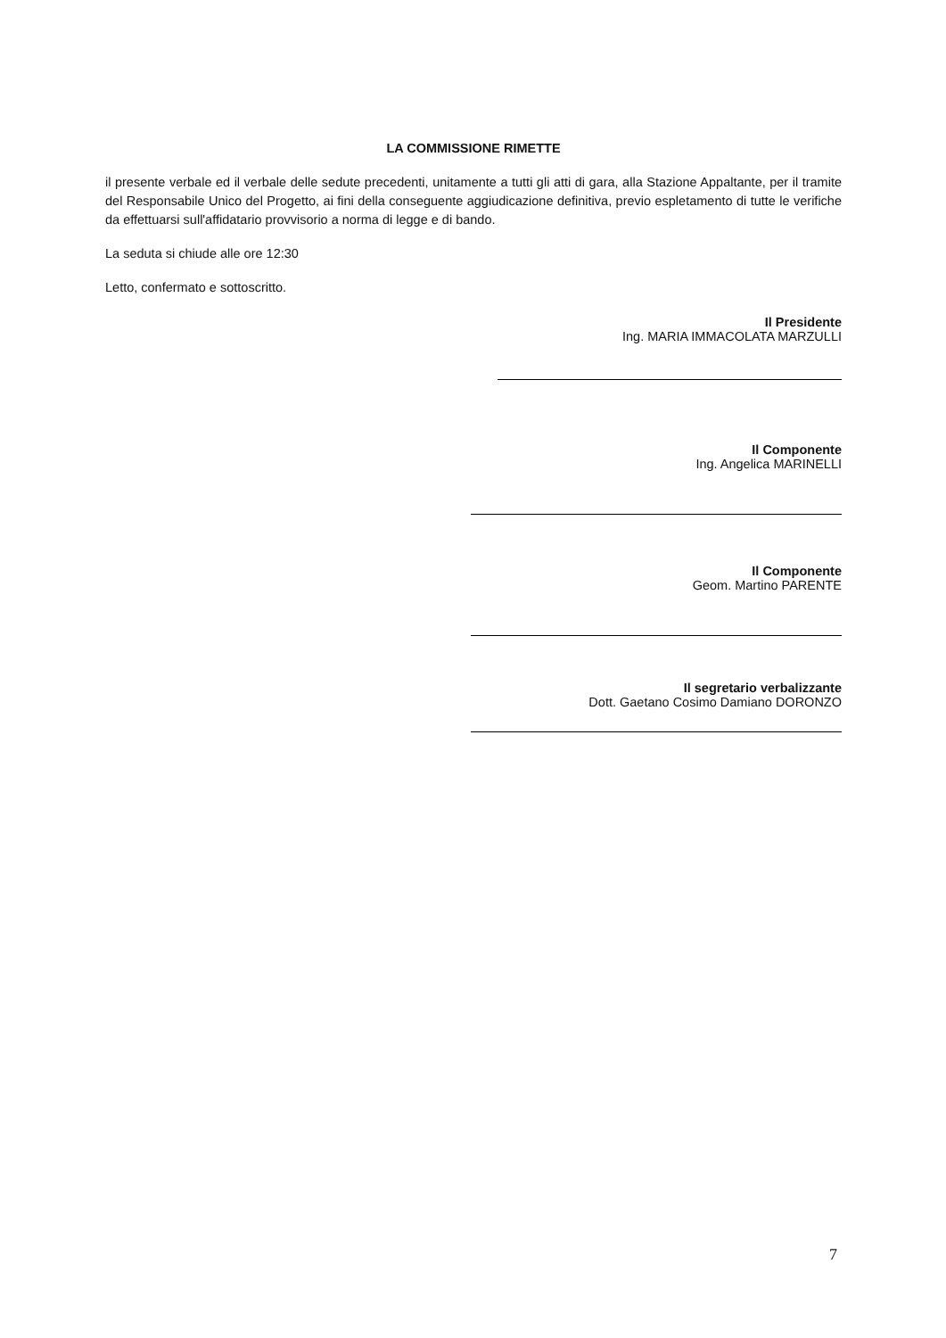LA COMMISSIONE RIMETTE
il presente verbale ed il verbale delle sedute precedenti, unitamente a tutti gli atti di gara, alla Stazione Appaltante, per il tramite del Responsabile Unico del Progetto, ai fini della conseguente aggiudicazione definitiva, previo espletamento di tutte le verifiche da effettuarsi sull'affidatario provvisorio a norma di legge e di bando.
La seduta si chiude alle ore 12:30
Letto, confermato e sottoscritto.
Il Presidente
Ing. MARIA IMMACOLATA MARZULLI
Il Componente
Ing. Angelica MARINELLI
Il Componente
Geom. Martino PARENTE
Il segretario verbalizzante
Dott. Gaetano Cosimo Damiano DORONZO
7